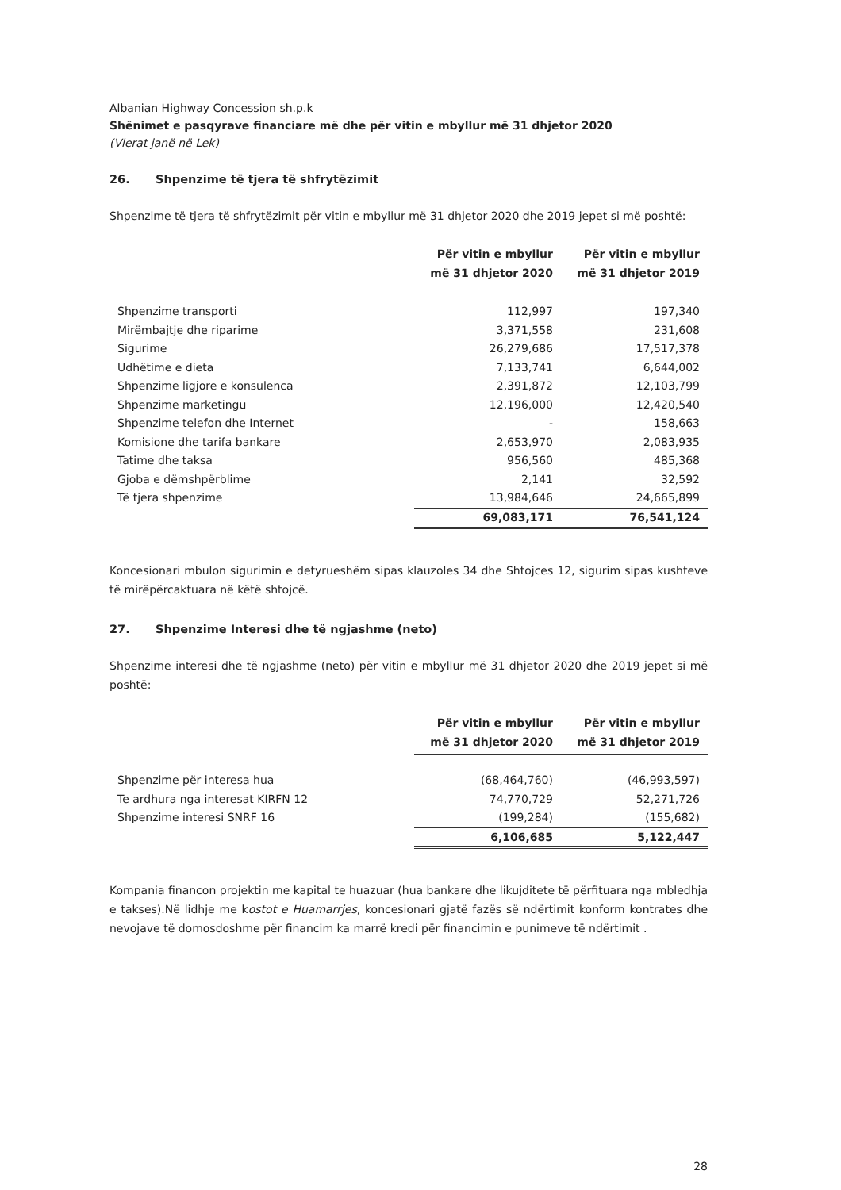Albanian Highway Concession sh.p.k
Shënimet e pasqyrave financiare më dhe për vitin e mbyllur më 31 dhjetor 2020
(Vlerat janë në Lek)
26. Shpenzime të tjera të shfrytëzimit
Shpenzime të tjera të shfrytëzimit për vitin e mbyllur më 31 dhjetor 2020 dhe 2019 jepet si më poshtë:
| | Për vitin e mbyllur më 31 dhjetor 2020 | Për vitin e mbyllur më 31 dhjetor 2019 |
| Shpenzime transporti | 112,997 | 197,340 |
| Mirëmbajtje dhe riparime | 3,371,558 | 231,608 |
| Sigurime | 26,279,686 | 17,517,378 |
| Udhëtime e dieta | 7,133,741 | 6,644,002 |
| Shpenzime ligjore e konsulenca | 2,391,872 | 12,103,799 |
| Shpenzime marketingu | 12,196,000 | 12,420,540 |
| Shpenzime telefon dhe Internet | - | 158,663 |
| Komisione dhe tarifa bankare | 2,653,970 | 2,083,935 |
| Tatime dhe taksa | 956,560 | 485,368 |
| Gjoba e dëmshpërblime | 2,141 | 32,592 |
| Të tjera shpenzime | 13,984,646 | 24,665,899 |
| | 69,083,171 | 76,541,124 |
Koncesionari mbulon sigurimin e detyrueshëm sipas klauzoles 34 dhe Shtojces 12, sigurim sipas kushteve të mirëpërcaktuara në këtë shtojcë.
27. Shpenzime Interesi dhe të ngjashme (neto)
Shpenzime interesi dhe të ngjashme (neto) për vitin e mbyllur më 31 dhjetor 2020 dhe 2019 jepet si më poshtë:
| | Për vitin e mbyllur më 31 dhjetor 2020 | Për vitin e mbyllur më 31 dhjetor 2019 |
| Shpenzime për interesa hua | (68,464,760) | (46,993,597) |
| Te ardhura nga interesat KIRFN 12 | 74,770,729 | 52,271,726 |
| Shpenzime interesi SNRF 16 | (199,284) | (155,682) |
| | 6,106,685 | 5,122,447 |
Kompania financon projektin me kapital te huazuar (hua bankare dhe likujditete të përfituara nga mbledhja e takses).Në lidhje me kostot e Huamarrjes, koncesionari gjatë fazës së ndërtimit konform kontrates dhe nevojave të domosdoshme për financim ka marrë kredi për financimin e punimeve të ndërtimit .
28